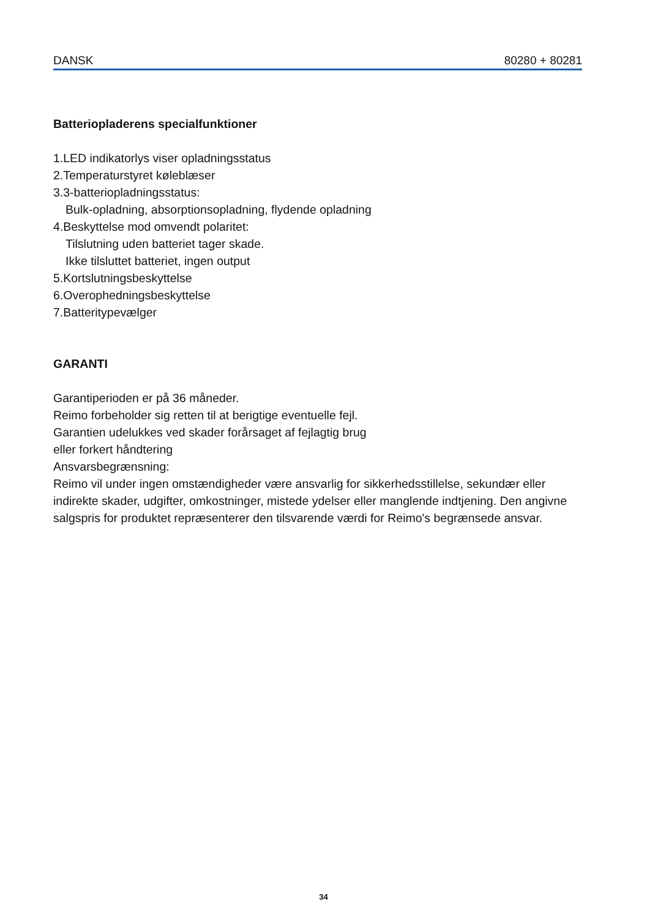DANSK 80280 + 80281
Batteriopladerens specialfunktioner
1.LED indikatorlys viser opladningsstatus
2.Temperaturstyret køleblæser
3.3-batteriopladningsstatus:
Bulk-opladning, absorptionsopladning, flydende opladning
4.Beskyttelse mod omvendt polaritet:
Tilslutning uden batteriet tager skade.
Ikke tilsluttet batteriet, ingen output
5.Kortslutningsbeskyttelse
6.Overophedningsbeskyttelse
7.Batteritypevælger
GARANTI
Garantiperioden er på 36 måneder.
Reimo forbeholder sig retten til at berigtige eventuelle fejl.
Garantien udelukkes ved skader forårsaget af fejlagtig brug
eller forkert håndtering
Ansvarsbegrænsning:
Reimo vil under ingen omstændigheder være ansvarlig for sikkerhedsstillelse, sekundær eller indirekte skader, udgifter, omkostninger, mistede ydelser eller manglende indtjening. Den angivne salgspris for produktet repræsenterer den tilsvarende værdi for Reimo's begrænsede ansvar.
34